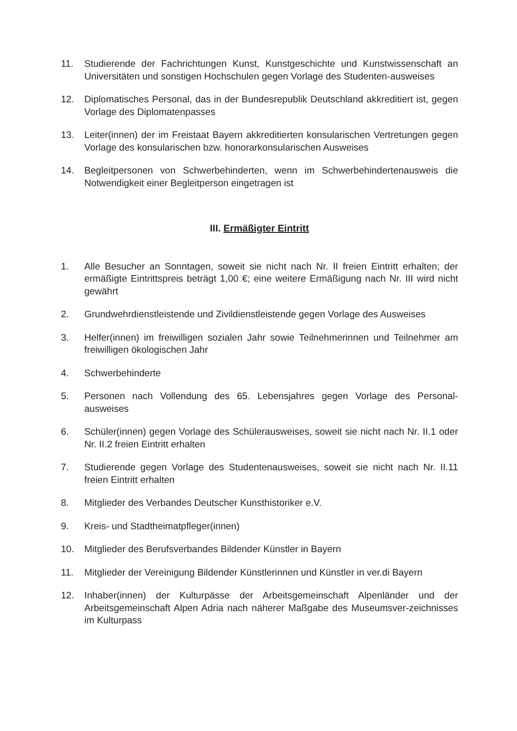11. Studierende der Fachrichtungen Kunst, Kunstgeschichte und Kunstwissenschaft an Universitäten und sonstigen Hochschulen gegen Vorlage des Studenten-ausweises
12. Diplomatisches Personal, das in der Bundesrepublik Deutschland akkreditiert ist, gegen Vorlage des Diplomatenpasses
13. Leiter(innen) der im Freistaat Bayern akkreditierten konsularischen Vertretungen gegen Vorlage des konsularischen bzw. honorarkonsularischen Ausweises
14. Begleitpersonen von Schwerbehinderten, wenn im Schwerbehindertenausweis die Notwendigkeit einer Begleitperson eingetragen ist
III. Ermäßigter Eintritt
1. Alle Besucher an Sonntagen, soweit sie nicht nach Nr. II freien Eintritt erhalten; der ermäßigte Eintrittspreis beträgt 1,00 €; eine weitere Ermäßigung nach Nr. III wird nicht gewährt
2. Grundwehrdienstleistende und Zivildienstleistende gegen Vorlage des Ausweises
3. Helfer(innen) im freiwilligen sozialen Jahr sowie Teilnehmerinnen und Teilnehmer am freiwilligen ökologischen Jahr
4. Schwerbehinderte
5. Personen nach Vollendung des 65. Lebensjahres gegen Vorlage des Personal-ausweises
6. Schüler(innen) gegen Vorlage des Schülerausweises, soweit sie nicht nach Nr. II.1 oder Nr. II.2 freien Eintritt erhalten
7. Studierende gegen Vorlage des Studentenausweises, soweit sie nicht nach Nr. II.11 freien Eintritt erhalten
8. Mitglieder des Verbandes Deutscher Kunsthistoriker e.V.
9. Kreis- und Stadtheimatpfleger(innen)
10. Mitglieder des Berufsverbandes Bildender Künstler in Bayern
11. Mitglieder der Vereinigung Bildender Künstlerinnen und Künstler in ver.di Bayern
12. Inhaber(innen) der Kulturpässe der Arbeitsgemeinschaft Alpenländer und der Arbeitsgemeinschaft Alpen Adria nach näherer Maßgabe des Museumsver-zeichnisses im Kulturpass